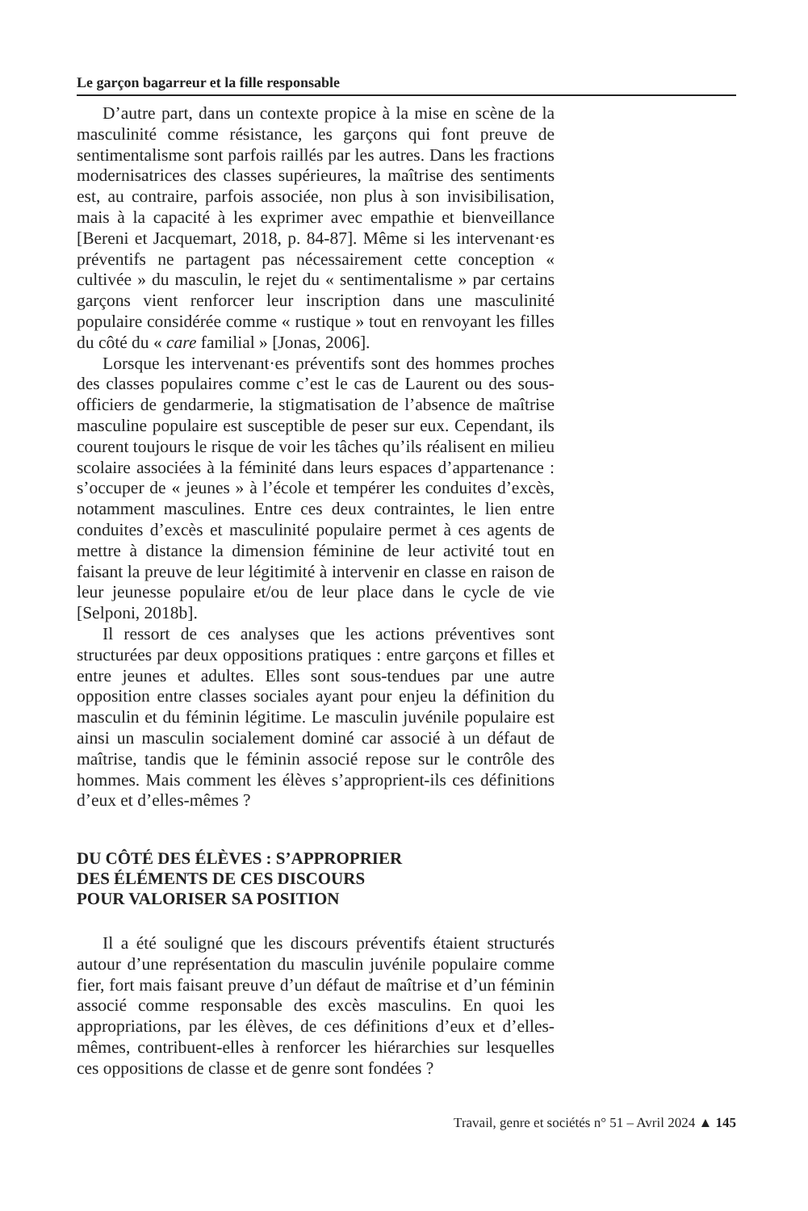Le garçon bagarreur et la fille responsable
D’autre part, dans un contexte propice à la mise en scène de la masculinité comme résistance, les garçons qui font preuve de sentimentalisme sont parfois raillés par les autres. Dans les fractions modernisatrices des classes supérieures, la maîtrise des sentiments est, au contraire, parfois associée, non plus à son invisibilisation, mais à la capacité à les exprimer avec empathie et bienveillance [Bereni et Jacquemart, 2018, p. 84-87]. Même si les intervenant·es préventifs ne partagent pas nécessairement cette conception « cultivée » du masculin, le rejet du « sentimentalisme » par certains garçons vient renforcer leur inscription dans une masculinité populaire considérée comme « rustique » tout en renvoyant les filles du côté du « care familial » [Jonas, 2006].
Lorsque les intervenant·es préventifs sont des hommes proches des classes populaires comme c’est le cas de Laurent ou des sous-officiers de gendarmerie, la stigmatisation de l’absence de maîtrise masculine populaire est susceptible de peser sur eux. Cependant, ils courent toujours le risque de voir les tâches qu’ils réalisent en milieu scolaire associées à la féminité dans leurs espaces d’appartenance : s’occuper de « jeunes » à l’école et tempérer les conduites d’excès, notamment masculines. Entre ces deux contraintes, le lien entre conduites d’excès et masculinité populaire permet à ces agents de mettre à distance la dimension féminine de leur activité tout en faisant la preuve de leur légitimité à intervenir en classe en raison de leur jeunesse populaire et/ou de leur place dans le cycle de vie [Selponi, 2018b].
Il ressort de ces analyses que les actions préventives sont structurées par deux oppositions pratiques : entre garçons et filles et entre jeunes et adultes. Elles sont sous-tendues par une autre opposition entre classes sociales ayant pour enjeu la définition du masculin et du féminin légitime. Le masculin juvénile populaire est ainsi un masculin socialement dominé car associé à un défaut de maîtrise, tandis que le féminin associé repose sur le contrôle des hommes. Mais comment les élèves s’approprient-ils ces définitions d’eux et d’elles-mêmes ?
DU CÔTÉ DES ÉLÈVES : S’APPROPRIER
DES ÉLÉMENTS DE CES DISCOURS
POUR VALORISER SA POSITION
Il a été souligné que les discours préventifs étaient structurés autour d’une représentation du masculin juvénile populaire comme fier, fort mais faisant preuve d’un défaut de maîtrise et d’un féminin associé comme responsable des excès masculins. En quoi les appropriations, par les élèves, de ces définitions d’eux et d’elles-mêmes, contribuent-elles à renforcer les hiérarchies sur lesquelles ces oppositions de classe et de genre sont fondées ?
Travail, genre et sociétés n° 51 – Avril 2024 ▲ 145